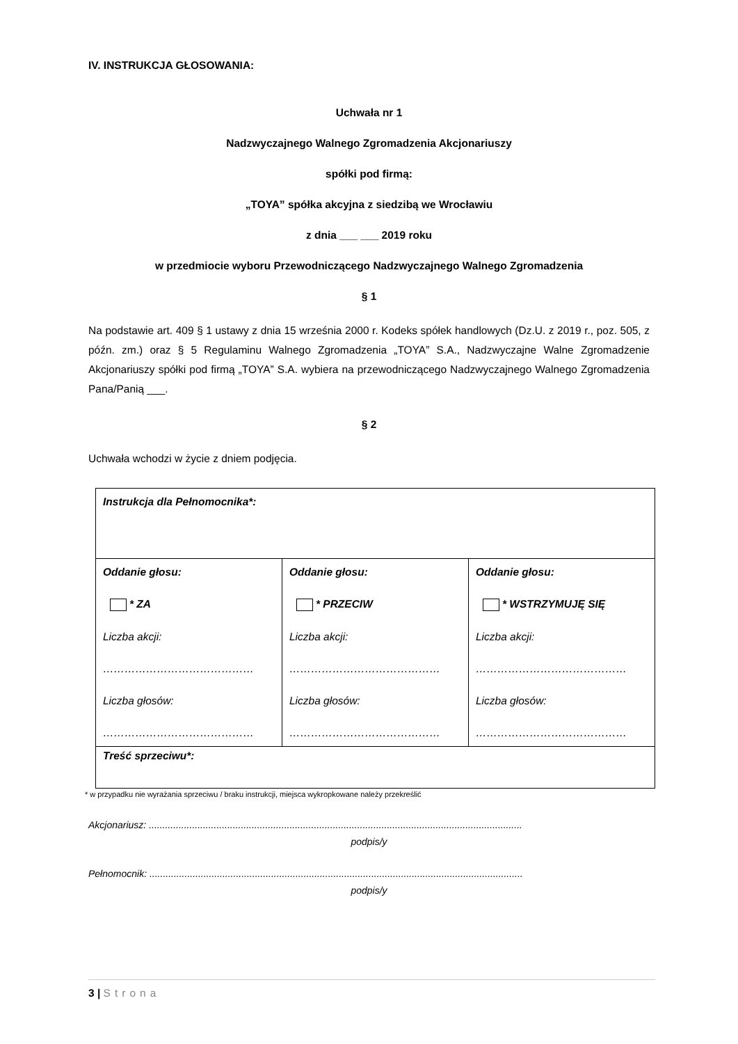IV. INSTRUKCJA GŁOSOWANIA:
Uchwała nr 1
Nadzwyczajnego Walnego Zgromadzenia Akcjonariuszy
spółki pod firmą:
„TOYA” spółka akcyjna z siedzibą we Wrocławiu
z dnia ___ ___ 2019 roku
w przedmiocie wyboru Przewodniczącego Nadzwyczajnego Walnego Zgromadzenia
§ 1
Na podstawie art. 409 § 1 ustawy z dnia 15 września 2000 r. Kodeks spółek handlowych (Dz.U. z 2019 r., poz. 505, z późn. zm.) oraz § 5 Regulaminu Walnego Zgromadzenia „TOYA” S.A., Nadzwyczajne Walne Zgromadzenie Akcjonariuszy spółki pod firmą „TOYA” S.A. wybiera na przewodniczącego Nadzwyczajnego Walnego Zgromadzenia Pana/Panią ___.
§ 2
Uchwała wchodzi w życie z dniem podjęcia.
| Instrukcja dla Pełnomocnika*: | | |
| Oddanie głosu: * ZA Liczba akcji: …………………………………… Liczba głosów: …………………………………… | Oddanie głosu: * PRZECIW Liczba akcji: …………………………………… Liczba głosów: …………………………………… | Oddanie głosu: * WSTRZYMUJĘ SIĘ Liczba akcji: …………………………………… Liczba głosów: …………………………………… |
| Treść sprzeciwu*: | | |
* w przypadku nie wyrażania sprzeciwu / braku instrukcji, miejsca wykropkowane należy przekreślić
Akcjonariusz: ..........................................................................................................................................
podpis/y
Pełnomocnik: ..........................................................................................................................................
podpis/y
3 | Strona